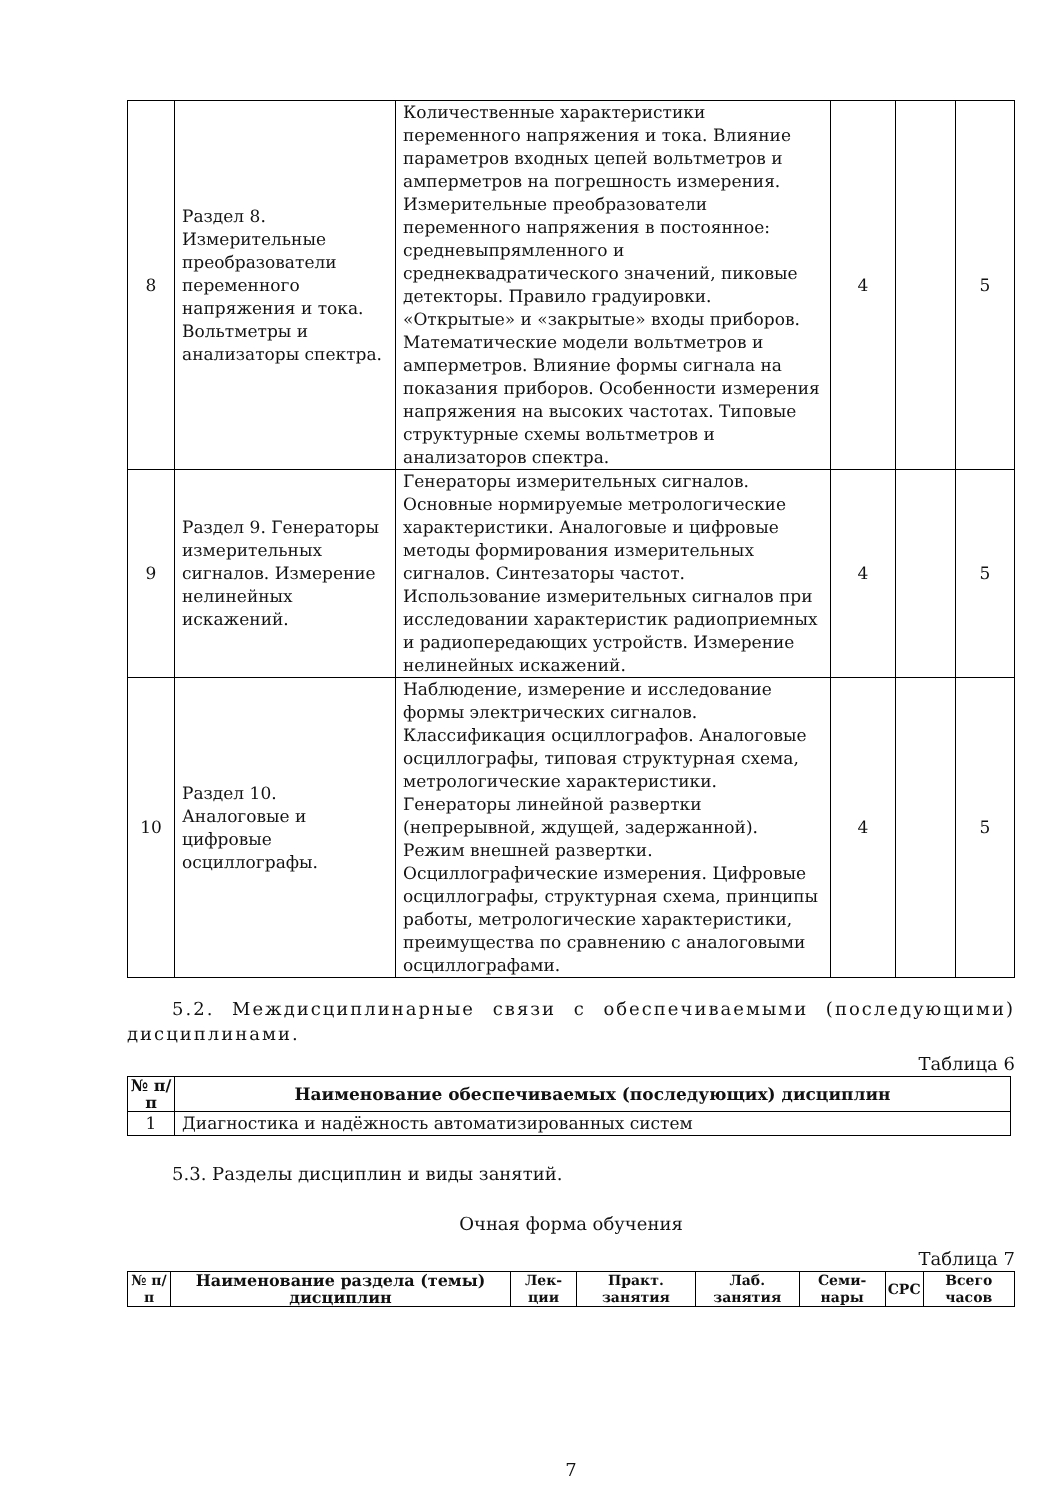| 8 | Раздел 8. Измерительные преобразователи переменного напряжения и тока. Вольтметры и анализаторы спектра. | Количественные характеристики переменного напряжения и тока. Влияние параметров входных цепей вольтметров и амперметров на погрешность измерения. Измерительные преобразователи переменного напряжения в постоянное: средневыпрямленного и среднеквадратического значений, пиковые детекторы. Правило градуировки. «Открытые» и «закрытые» входы приборов. Математические модели вольтметров и амперметров. Влияние формы сигнала на показания приборов. Особенности измерения напряжения на высоких частотах. Типовые структурные схемы вольтметров и анализаторов спектра. | 4 | | 5 |
| 9 | Раздел 9. Генераторы измерительных сигналов. Измерение нелинейных искажений. | Генераторы измерительных сигналов. Основные нормируемые метрологические характеристики. Аналоговые и цифровые методы формирования измерительных сигналов. Синтезаторы частот. Использование измерительных сигналов при исследовании характеристик радиоприемных и радиопередающих устройств. Измерение нелинейных искажений. | 4 | | 5 |
| 10 | Раздел 10. Аналоговые и цифровые осциллографы. | Наблюдение, измерение и исследование формы электрических сигналов. Классификация осциллографов. Аналоговые осциллографы, типовая структурная схема, метрологические характеристики. Генераторы линейной развертки (непрерывной, ждущей, задержанной). Режим внешней развертки. Осциллографические измерения. Цифровые осциллографы, структурная схема, принципы работы, метрологические характеристики, преимущества по сравнению с аналоговыми осциллографами. | 4 | | 5 |
5.2. Междисциплинарные связи с обеспечиваемыми (последующими) дисциплинами.
Таблица 6
| № п/п | Наименование обеспечиваемых (последующих) дисциплин |
| --- | --- |
| 1 | Диагностика и надёжность автоматизированных систем |
5.3. Разделы дисциплин и виды занятий.
Очная форма обучения
Таблица 7
| № п/п | Наименование раздела (темы) дисциплин | Лек-ции | Практ. занятия | Лаб. занятия | Семи-нары | СРС | Всего часов |
| --- | --- | --- | --- | --- | --- | --- | --- |
7